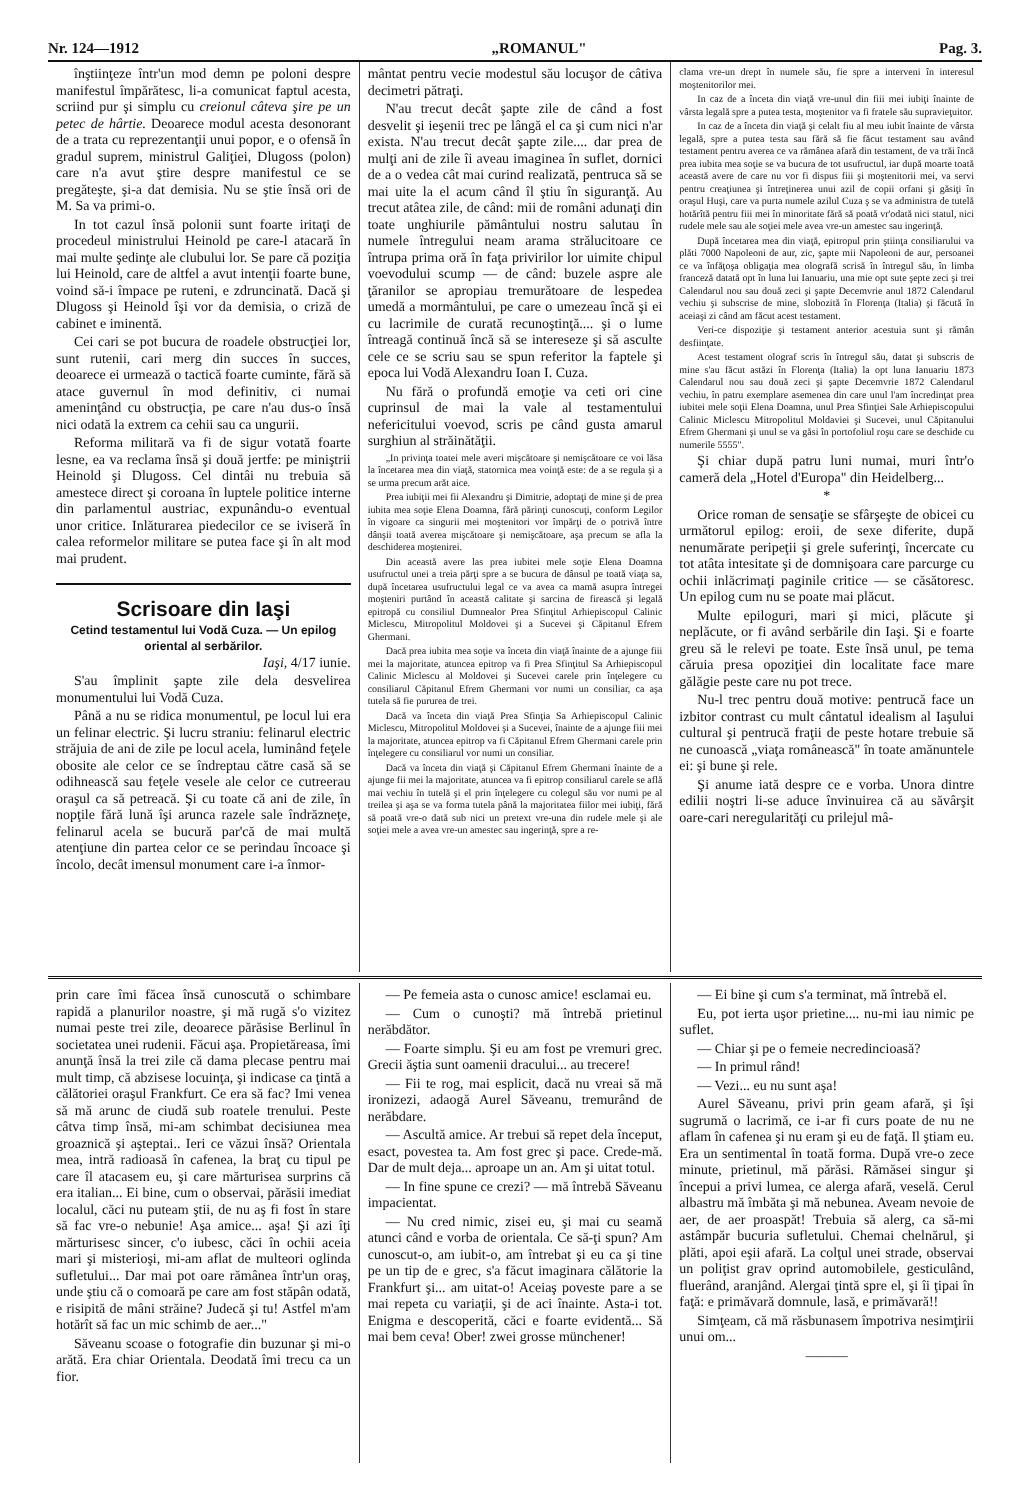Nr. 124—1912 „ROMANUL" Pag. 3.
înştiinţeze într'un mod demn pe poloni despre manifestul împărătesc, li-a comunicat faptul acesta, scriind pur şi simplu cu creionul câteva şire pe un petec de hârtie. Deoarece modul acesta desonorant de a trata cu reprezentanţii unui popor, e o ofensă în gradul suprem, ministrul Galiţiei, Dlugoss (polon) care n'a avut ştire despre manifestul ce se pregăteşte, şi-a dat demisia. Nu se ştie însă ori de M. Sa va primi-o.
In tot cazul însă polonii sunt foarte iritaţi de procedeul ministrului Heinold pe care-l atacară în mai multe şedinţe ale clubului lor. Se pare că poziţia lui Heinold, care de altfel a avut intenţii foarte bune, voind să-i împace pe ruteni, e zdruncinată. Dacă şi Dlugoss şi Heinold îşi vor da demisia, o criză de cabinet e iminentă.
Cei cari se pot bucura de roadele obstrucţiei lor, sunt rutenii, cari merg din succes în succes, deoarece ei urmează o tactică foarte cuminte, fără să atace guvernul în mod definitiv, ci numai ameninţând cu obstrucţia, pe care n'au dus-o însă nici odată la extrem ca cehii sau ca ungurii.
Reforma militară va fi de sigur votată foarte lesne, ea va reclama însă şi două jertfe: pe miniştrii Heinold şi Dlugoss. Cel dintâi nu trebuia să amestece direct şi coroana în luptele politice interne din parlamentul austriac, expunându-o eventual unor critice. Inlăturarea piedecilor ce se iviseră în calea reformelor militare se putea face şi în alt mod mai prudent.
Scrisoare din Iaşi
Cetind testamentul lui Vodă Cuza. — Un epilog oriental al serbărilor.
Iaşi, 4/17 iunie.
S'au împlinit şapte zile dela desvelirea monumentului lui Vodă Cuza.
Până a nu se ridica monumentul, pe locul lui era un felinar electric. Şi lucru straniu: felinarul electric străjuia de ani de zile pe locul acela, luminând feţele obosite ale celor ce se îndreptau către casă să se odihnească sau feţele vesele ale celor ce cutreerau oraşul ca să petreacă. Şi cu toate că ani de zile, în nopţile fără lună îşi arunca razele sale îndrăzneţe, felinarul acela se bucură par'că de mai multă atenţiune din partea celor ce se perindau încoace şi încolo, decât imensul monument care i-a înmor-
mântat pentru vecie modestul său locuşor de câtiva decimetri pătraţi.
N'au trecut decât şapte zile de când a fost desvelit şi ieşenii trec pe lângă el ca şi cum nici n'ar exista. N'au trecut decât şapte zile.... dar prea de mulţi ani de zile îi aveau imaginea în suflet, dornici de a o vedea cât mai curind realizată, pentruca să se mai uite la el acum când îl ştiu în siguranţă. Au trecut atâtea zile, de când: mii de români adunaţi din toate unghiurile pământului nostru salutau în numele întregului neam arama strălucitoare ce întrupa prima oră în faţa privirilor lor uimite chipul voevodului scump — de când: buzele aspre ale ţăranilor se apropiau tremurătoare de lespedea umedă a mormântului, pe care o umezeau încă şi ei cu lacrimile de curată recunoştinţă.... şi o lume întreagă continuă încă să se intereseze şi să asculte cele ce se scriu sau se spun referitor la faptele şi epoca lui Vodă Alexandru Ioan I. Cuza.
Nu fără o profundă emoţie va ceti ori cine cuprinsul de mai la vale al testamentului nefericitului voevod, scris pe când gusta amarul surghiun al străinătăţii.
„In privinţa toatei mele averi mişcătoare şi nemişcătoare ce voi lăsa la încetarea mea din viaţă, statornica mea voinţă este: de a se regula şi a se urma precum arăt aice.
Prea iubiţii mei fii Alexandru şi Dimitrie, adoptaţi de mine şi de prea iubita mea soţie Elena Doamna, fără părinţi cunoscuţi, conform Legilor în vigoare ca singurii mei moştenitori vor împărţi de o potrivă între dânşii toată averea mişcătoare şi nemişcătoare, aşa precum se afla la deschiderea moştenirei.
Din această avere las prea iubitei mele soţie Elena Doamna usufructul unei a treia părţi spre a se bucura de dânsul pe toată viaţa sa, după încetarea usufructului legal ce va avea ca mamă asupra întregei moşteniri purtând în această calitate şi sarcina de firească şi legală epitropă cu consiliul Dumnealor Prea Sfinţitul Arhiepiscopul Calinic Miclescu, Mitropolitul Moldovei şi a Sucevei şi Căpitanul Efrem Ghermani.
Dacă prea iubita mea soţie va înceta din viaţă înainte de a ajunge fiii mei la majoritate, atuncea epitrop va fi Prea Sfinţitul Sa Arhiepiscopul Calinic Miclescu al Moldovei şi Sucevei carele prin înţelegere cu consiliarul Căpitanul Efrem Ghermani vor numi un consiliar, ca aşa tutela să fie pururea de trei.
Dacă va înceta din viaţă Prea Sfinţia Sa Arhiepiscopul Calinic Miclescu, Mitropolitul Moldovei şi a Sucevei, înainte de a ajunge fiii mei la majoritate, atuncea epitrop va fi Căpitanul Efrem Ghermani carele prin înţelegere cu consiliarul vor numi un consiliar.
Dacă va înceta din viaţă şi Căpitanul Efrem Ghermani înainte de a ajunge fii mei la majoritate, atuncea va fi epitrop consiliarul carele se află mai vechiu în tutelă şi el prin înţelegere cu colegul său vor numi pe al treilea şi aşa se va forma tutela până la majoritatea fiilor mei iubiţi, fără să poată vre-o dată sub nici un pretext vre-una din rudele mele şi ale soţiei mele a avea vre-un amestec sau ingerinţă, spre a re-
clama vre-un drept în numele său, fie spre a interveni în interesul moştenitorilor mei.
In caz de a înceta din viaţă vre-unul din fiii mei iubiţi înainte de vârsta legală spre a putea testa, moştenitor va fi fratele său supravieţuitor.
In caz de a înceta din viaţă şi celalt fiu al meu iubit înainte de vârsta legală, spre a putea testa sau fără să fie făcut testament sau având testament pentru averea ce va rămânea afară din testament, de va trăi încă prea iubita mea soţie se va bucura de tot usufructul, iar după moarte toată această avere de care nu vor fi dispus fiii şi moştenitorii mei, va servi pentru creaţiunea şi întreţinerea unui azil de copii orfani şi găsiţi în oraşul Huşi, care va purta numele azilul Cuza ş se va administra de tutelă hotărîtă pentru fiii mei în minoritate fără să poată vr'odată nici statul, nici rudele mele sau ale soţiei mele avea vre-un amestec sau ingerinţă.
După încetarea mea din viaţă, epitropul prin ştiinţa consiliarului va plăti 7000 Napoleoni de aur, zic, şapte mii Napoleoni de aur, persoanei ce va înfăţoşa obligaţia mea olografă scrisă în întregul său, în limba franceză datată opt în luna lui Ianuariu, una mie opt sute şepte zeci şi trei Calendarul nou sau două zeci şi şapte Decemvrie anul 1872 Calendarul vechiu şi subscrise de mine, slobozită în Florenţa (Italia) şi făcută în aceiaşi zi când am făcut acest testament.
Veri-ce dispoziţie şi testament anterior acestuia sunt şi rămân desfiinţate.
Acest testament olograf scris în întregul său, datat şi subscris de mine s'au făcut astăzi în Florenţa (Italia) la opt luna Ianuariu 1873 Calendarul nou sau două zeci şi şapte Decemvrie 1872 Calendarul vechiu, în patru exemplare asemenea din care unul l'am încredinţat prea iubitei mele soţii Elena Doamna, unul Prea Sfinţiei Sale Arhiepiscopului Calinic Miclescu Mitropolitul Moldaviei şi Sucevei, unul Căpitanului Efrem Ghermani şi unul se va găsi în portofoliul roşu care se deschide cu numerile 5555".
Şi chiar după patru luni numai, muri într'o cameră dela „Hotel d'Europa" din Heidelberg...
*
Orice roman de sensaţie se sfârşeşte de obicei cu următorul epilog: eroii, de sexe diferite, după nenumărate peripeţii şi grele suferinţi, încercate cu tot atâta intesitate şi de domnişoara care parcurge cu ochii inlăcrimaţi paginile critice — se căsătoresc. Un epilog cum nu se poate mai plăcut.
Multe epiloguri, mari şi mici, plăcute şi neplăcute, or fi având serbările din Iaşi. Şi e foarte greu să le relevi pe toate. Este însă unul, pe tema căruia presa opoziţiei din localitate face mare gălăgie peste care nu pot trece.
Nu-l trec pentru două motive: pentrucă face un izbitor contrast cu mult cântatul idealism al Iaşului cultural şi pentrucă fraţii de peste hotare trebuie să ne cunoască „viaţa românească" în toate amănuntele ei: şi bune şi rele.
Şi anume iată despre ce e vorba. Unora dintre edilii noştri li-se aduce învinuirea că au săvârşit oare-cari neregularităţi cu prilejul mâ-
prin care îmi făcea însă cunoscută o schimbare rapidă a planurilor noastre, şi mă rugă s'o vizitez numai peste trei zile, deoarece părăsise Berlinul în societatea unei rudenii. Făcui aşa. Propietăreasa, îmi anunţă însă la trei zile că dama plecase pentru mai mult timp, că abzisese locuinţa, şi indicase ca ţintă a călătoriei oraşul Frankfurt. Ce era să fac? Imi venea să mă arunc de ciudă sub roatele trenului. Peste câtva timp însă, mi-am schimbat decisiunea mea groaznică şi aşteptai.. Ieri ce văzui însă? Orientala mea, intră radioasă în cafenea, la braţ cu tipul pe care îl atacasem eu, şi care mărturisea surprins că era italian... Ei bine, cum o observai, părăsii imediat localul, căci nu puteam ştii, de nu aş fi fost în stare să fac vre-o nebunie! Aşa amice... aşa! Şi azi îţi mărturisesc sincer, c'o iubesc, căci în ochii aceia mari şi misterioşi, mi-am aflat de multeori oglinda sufletului... Dar mai pot oare rămânea într'un oraş, unde ştiu că o comoară pe care am fost stăpân odată, e risipită de mâni străine? Judecă şi tu! Astfel m'am hotărît să fac un mic schimb de aer..."
Săveanu scoase o fotografie din buzunar şi mi-o arătă. Era chiar Orientala. Deodată îmi trecu ca un fior.
— Pe femeia asta o cunosc amice! esclamai eu.
— Cum o cunoşti? mă întrebă prietinul nerăbdător.
— Foarte simplu. Şi eu am fost pe vremuri grec. Grecii ăştia sunt oamenii dracului... au trecere!
— Fii te rog, mai esplicit, dacă nu vreai să mă ironizezi, adaogă Aurel Săveanu, tremurând de nerăbdare.
— Ascultă amice. Ar trebui să repet dela început, esact, povestea ta. Am fost grec şi pace. Crede-mă. Dar de mult deja... aproape un an. Am şi uitat totul.
— In fine spune ce crezi? — mă întrebă Săveanu impacientat.
— Nu cred nimic, zisei eu, şi mai cu seamă atunci când e vorba de orientala. Ce să-ţi spun? Am cunoscut-o, am iubit-o, am întrebat şi eu ca şi tine pe un tip de e grec, s'a făcut imaginara călătorie la Frankfurt şi... am uitat-o! Aceiaş poveste pare a se mai repeta cu variaţii, şi de aci înainte. Asta-i tot. Enigma e descoperită, căci e foarte evidentă... Să mai bem ceva! Ober! zwei grosse münchener!
— Ei bine şi cum s'a terminat, mă întrebă el.
Eu, pot ierta uşor prietine.... nu-mi iau nimic pe suflet.
— Chiar şi pe o femeie necredincioasă?
— In primul rând!
— Vezi... eu nu sunt aşa!
Aurel Săveanu, privi prin geam afară, şi îşi sugrumă o lacrimă, ce i-ar fi curs poate de nu ne aflam în cafenea şi nu eram şi eu de faţă. Il ştiam eu. Era un sentimental în toată forma. După vre-o zece minute, prietinul, mă părăsi. Rămăsei singur şi începui a privi lumea, ce alerga afară, veselă. Cerul albastru mă îmbăta şi mă nebunea. Aveam nevoie de aer, de aer proaspăt! Trebuia să alerg, ca să-mi astâmpăr bucuria sufletului. Chemai chelnărul, şi plăti, apoi eşii afară. La colţul unei strade, observai un poliţist grav oprind automobilele, gesticulând, fluerând, aranjând. Alergai ţintă spre el, şi îi ţipai în faţă: e primăvară domnule, lasă, e primăvară!!
Simţeam, că mă răsbunasem împotriva nesimţirii unui om...
———